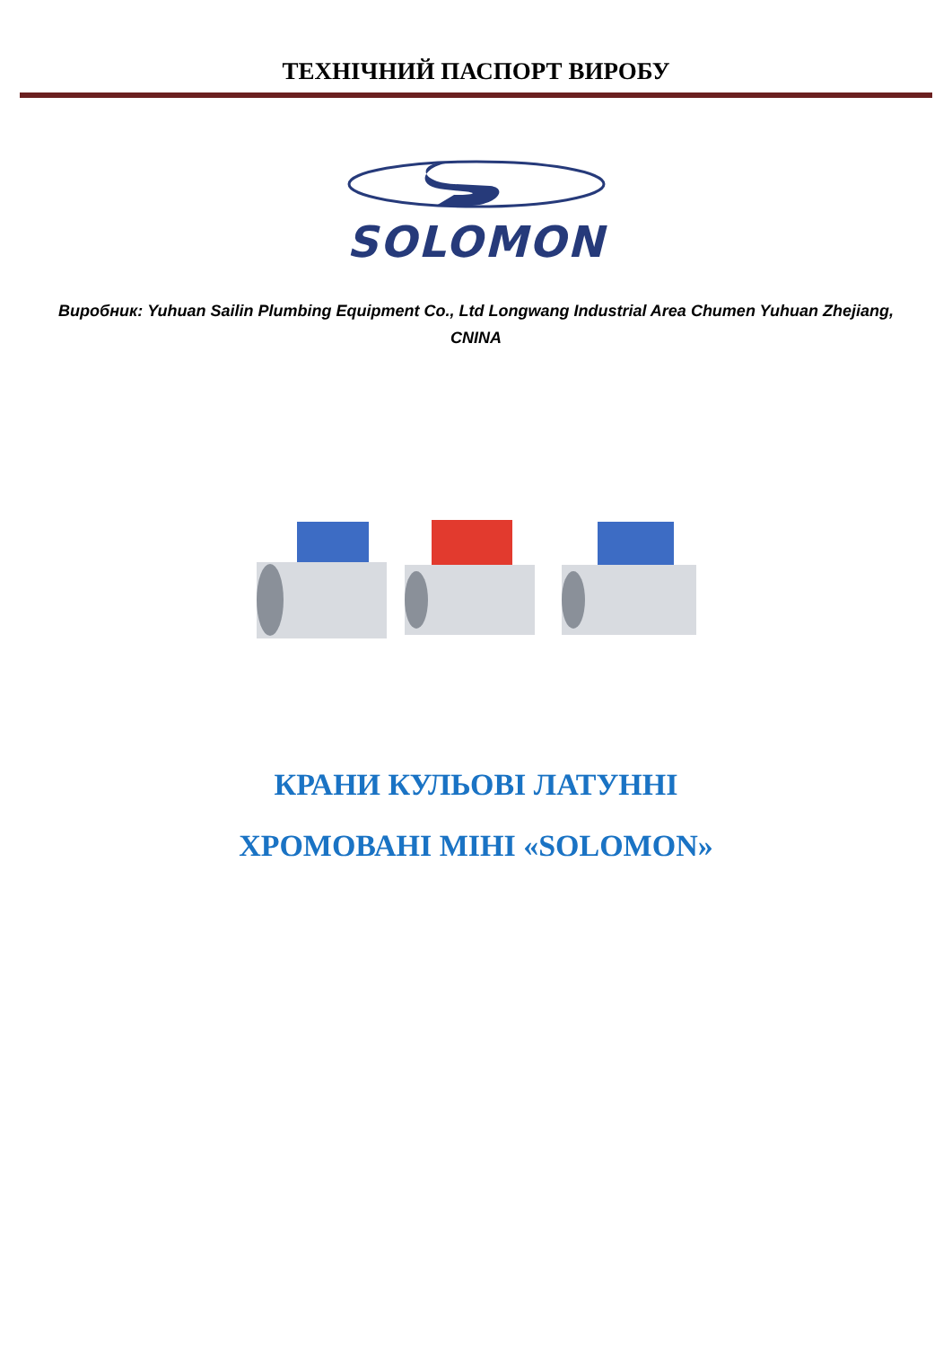ТЕХНІЧНИЙ ПАСПОРТ ВИРОБУ
SOLOMON
Виробник: Yuhuan Sailin Plumbing Equipment Co., Ltd Longwang Industrial Area Chumen Yuhuan Zhejiang, CNINA
КРАНИ КУЛЬОВІ ЛАТУННІ
ХРОМОВАНІ МІНІ «SOLOMON»